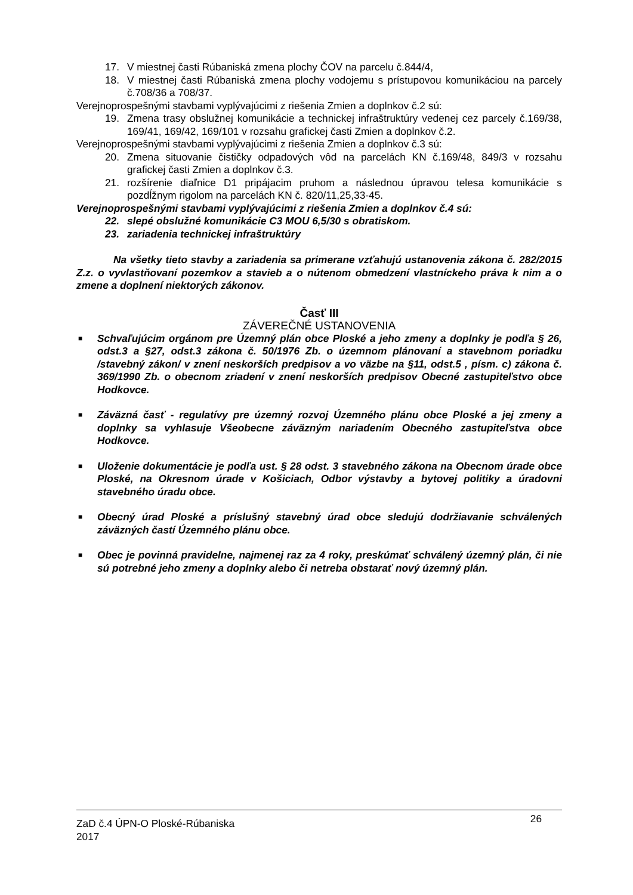17. V miestnej časti Rúbaniská zmena plochy ČOV na parcelu č.844/4,
18. V miestnej časti Rúbaniská zmena plochy vodojemu s prístupovou komunikáciou na parcely č.708/36 a 708/37.
Verejnoprospešnými stavbami vyplývajúcimi z riešenia Zmien a doplnkov č.2 sú:
19. Zmena trasy obslužnej komunikácie a technickej infraštruktúry vedenej cez parcely č.169/38, 169/41, 169/42, 169/101 v rozsahu grafickej časti Zmien a doplnkov č.2.
Verejnoprospešnými stavbami vyplývajúcimi z riešenia Zmien a doplnkov č.3 sú:
20. Zmena situovanie čističky odpadových vôd na parcelách KN č.169/48, 849/3 v rozsahu grafickej časti Zmien a doplnkov č.3.
21. rozšírenie diaľnice D1 pripájacim pruhom a následnou úpravou telesa komunikácie s pozdĺžnym rigolom na parcelách KN č. 820/11,25,33-45.
Verejnoprospešnými stavbami vyplývajúcimi z riešenia Zmien a doplnkov č.4 sú:
22. slepé obslužné komunikácie C3 MOU 6,5/30 s obratiskom.
23. zariadenia technickej infraštruktúry
Na všetky tieto stavby a zariadenia sa primerane vzťahujú ustanovenia zákona č. 282/2015 Z.z. o vyvlastňovaní pozemkov a stavieb a o nútenom obmedzení vlastníckeho práva k nim a o zmene a doplnení niektorých zákonov.
Časť III
ZÁVEREČNÉ USTANOVENIA
■ Schvaľujúcim orgánom pre Územný plán obce Ploské a jeho zmeny a doplnky je podľa § 26, odst.3 a §27, odst.3 zákona č. 50/1976 Zb. o územnom plánovaní a stavebnom poriadku /stavebný zákon/ v znení neskorších predpisov a vo väzbe na §11, odst.5 , písm. c) zákona č. 369/1990 Zb. o obecnom zriadení v znení neskorších predpisov Obecné zastupiteľstvo obce Hodkovce.
■ Záväzná časť - regulatívy pre územný rozvoj Územného plánu obce Ploské a jej zmeny a doplnky sa vyhlasuje Všeobecne záväzným nariadením Obecného zastupiteľstva obce Hodkovce.
■ Uloženie dokumentácie je podľa ust. § 28 odst. 3 stavebného zákona na Obecnom úrade obce Ploské, na Okresnom úrade v Košiciach, Odbor výstavby a bytovej politiky a úradovni stavebného úradu obce.
■ Obecný úrad Ploské a príslušný stavebný úrad obce sledujú dodržiavanie schválených záväzných častí Územného plánu obce.
■ Obec je povinná pravidelne, najmenej raz za 4 roky, preskúmať schválený územný plán, či nie sú potrebné jeho zmeny a doplnky alebo či netreba obstarať nový územný plán.
ZaD č.4 ÚPN-O Ploské-Rúbaniska
2017
26